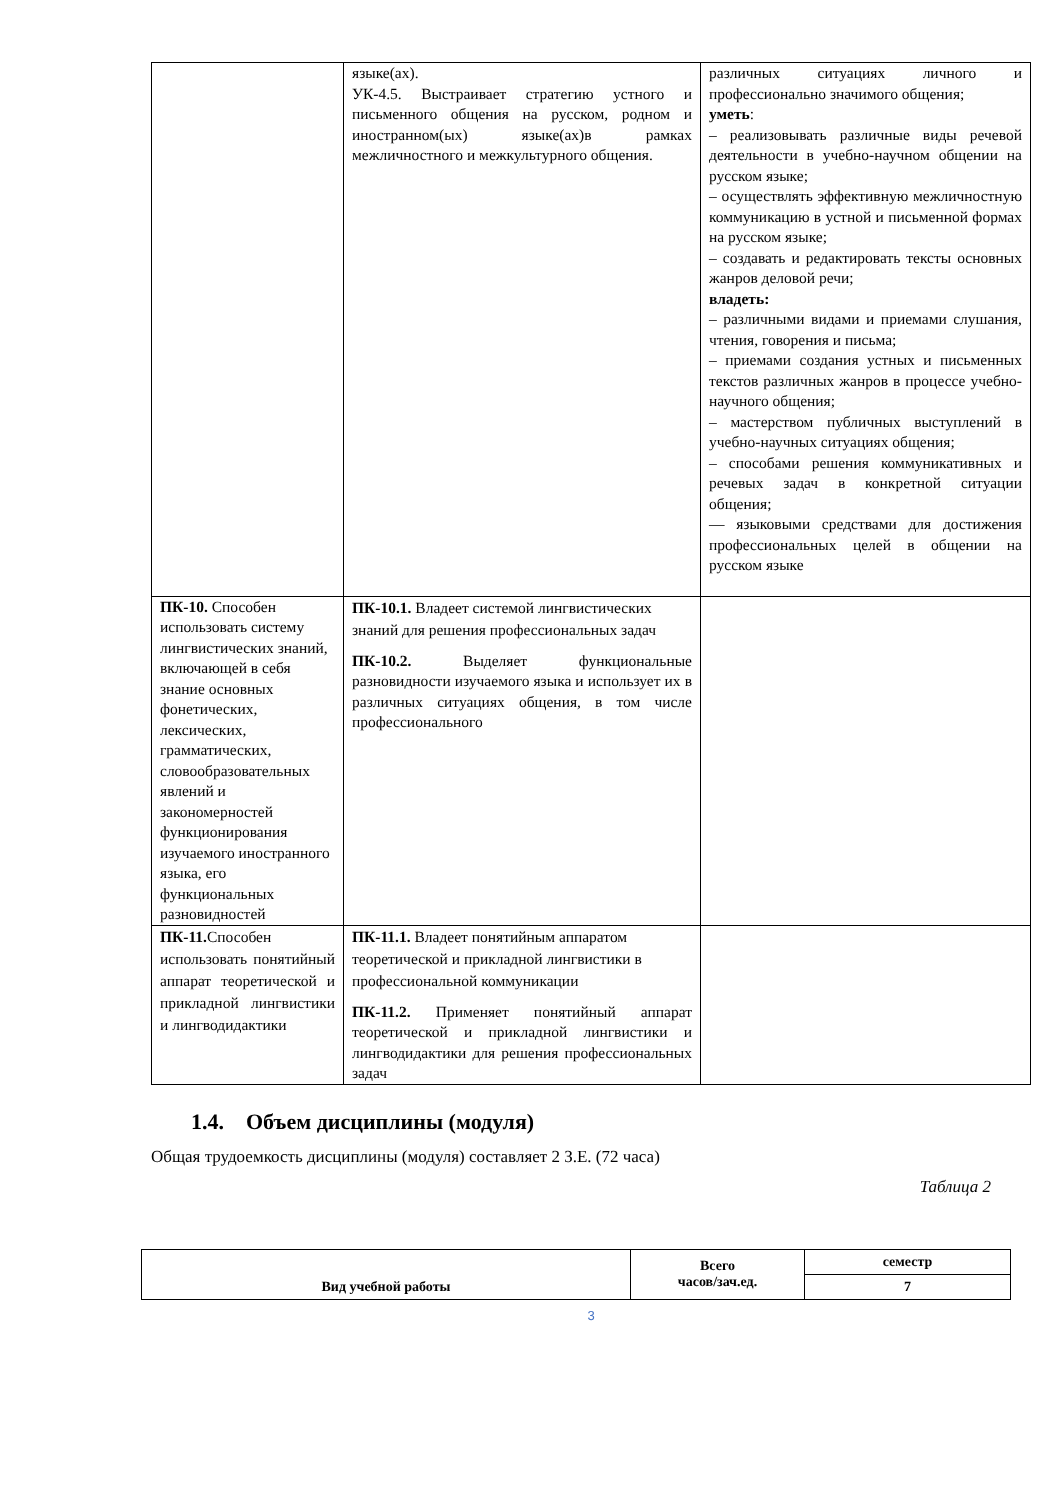| | языке(ах). УК-4.5. Выстраивает стратегию устного и письменного общения на русском, родном и иностранном(ых) языке(ах)в рамках межличностного и межкультурного общения. | различных ситуациях личного и профессионально значимого общения; уметь : – реализовывать различные виды речевой деятельности в учебно-научном общении на русском языке; – осуществлять эффективную межличностную коммуникацию в устной и письменной формах на русском языке; – создавать и редактировать тексты основных жанров деловой речи; владеть: – различными видами и приемами слушания, чтения, говорения и письма; – приемами создания устных и письменных текстов различных жанров в процессе учебно-научного общения; – мастерством публичных выступлений в учебно-научных ситуациях общения; – способами решения коммуникативных и речевых задач в конкретной ситуации общения; — языковыми средствами для достижения профессиональных целей в общении на русском языке |
| ПК-10. Способен использовать систему лингвистических знаний, включающей в себя знание основных фонетических, лексических, грамматических, словообразовательных явлений и закономерностей функционирования изучаемого иностранного языка, его функциональных разновидностей | ПК-10.1. Владеет системой лингвистических знаний для решения профессиональных задач ПК-10.2. Выделяет функциональные разновидности изучаемого языка и использует их в различных ситуациях общения, в том числе профессионального | |
| ПК-11. Способен использовать понятийный аппарат теоретической и прикладной лингвистики и лингводидактики | ПК-11.1. Владеет понятийным аппаратом теоретической и прикладной лингвистики в профессиональной коммуникации ПК-11.2. Применяет понятийный аппарат теоретической и прикладной лингвистики и лингводидактики для решения профессиональных задач | |
1.4. Объем дисциплины (модуля)
Общая трудоемкость дисциплины (модуля) составляет 2 З.Е. (72 часа)
Таблица 2
| Вид учебной работы | Всего часов/зач.ед. | семестр |
| | | 7 |
3